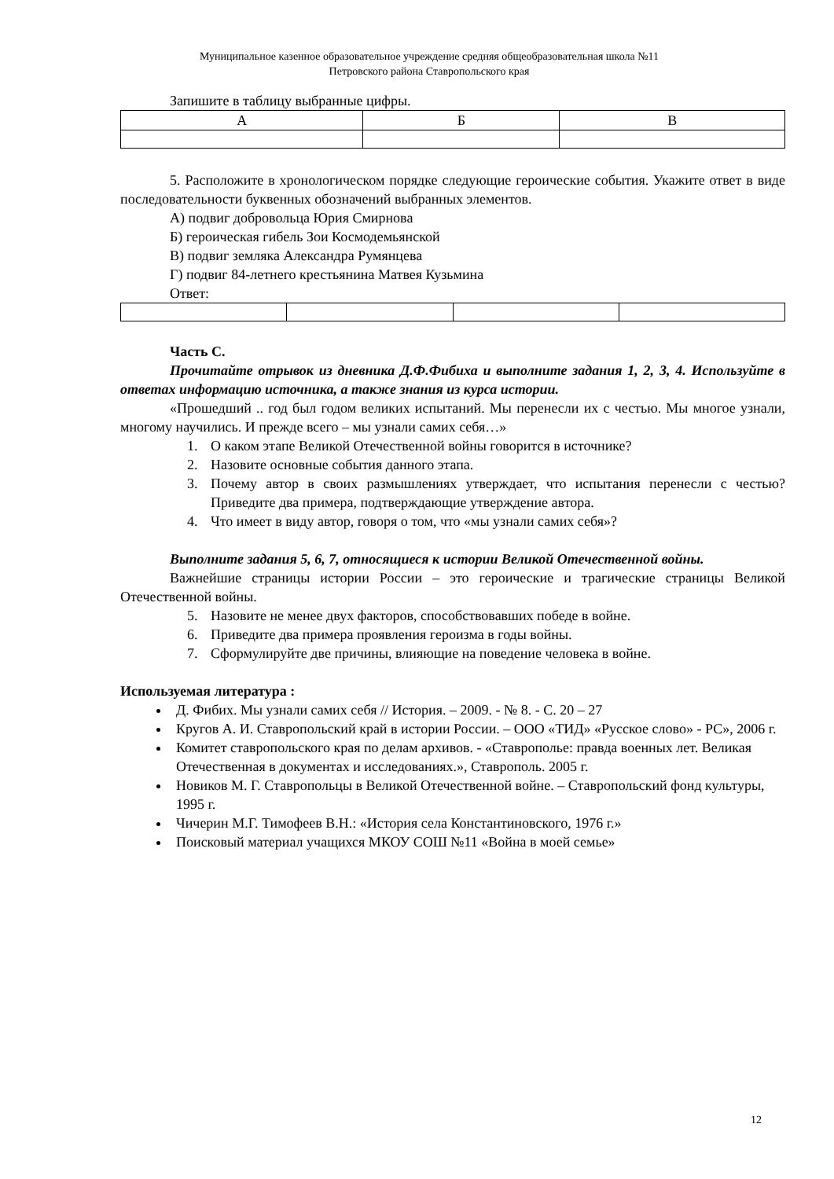Муниципальное казенное образовательное учреждение средняя общеобразовательная школа №11
Петровского района Ставропольского края
Запишите в таблицу выбранные цифры.
| А | Б | В |
5. Расположите в хронологическом порядке следующие героические события. Укажите ответ в виде последовательности буквенных обозначений выбранных элементов.
А) подвиг добровольца Юрия Смирнова
Б) героическая гибель Зои Космодемьянской
В) подвиг земляка Александра Румянцева
Г) подвиг 84-летнего крестьянина Матвея Кузьмина
Ответ:
Часть С.
Прочитайте отрывок из дневника Д.Ф.Фибиха и выполните задания 1, 2, 3, 4. Используйте в ответах информацию источника, а также знания из курса истории.
«Прошедший .. год был годом великих испытаний. Мы перенесли их с честью. Мы многое узнали, многому научились. И прежде всего – мы узнали самих себя…»
1. О каком этапе Великой Отечественной войны говорится в источнике?
2. Назовите основные события данного этапа.
3. Почему автор в своих размышлениях утверждает, что испытания перенесли с честью? Приведите два примера, подтверждающие утверждение автора.
4. Что имеет в виду автор, говоря о том, что «мы узнали самих себя»?
Выполните задания 5, 6, 7, относящиеся к истории Великой Отечественной войны.
Важнейшие страницы истории России – это героические и трагические страницы Великой Отечественной войны.
5. Назовите не менее двух факторов, способствовавших победе в войне.
6. Приведите два примера проявления героизма в годы войны.
7. Сформулируйте две причины, влияющие на поведение человека в войне.
Используемая литература :
Д. Фибих. Мы узнали самих себя // История. – 2009. - № 8. - С. 20 – 27
Кругов А. И. Ставропольский край в истории России. – ООО «ТИД» «Русское слово» - РС», 2006 г.
Комитет ставропольского края по делам архивов. - «Ставрополье: правда военных лет. Великая Отечественная в документах и исследованиях.», Ставрополь. 2005 г.
Новиков М. Г. Ставропольцы в Великой Отечественной войне. – Ставропольский фонд культуры, 1995 г.
Чичерин М.Г. Тимофеев В.Н.: «История села Константиновского, 1976 г.»
Поисковый материал учащихся МКОУ СОШ №11 «Война в моей семье»
12